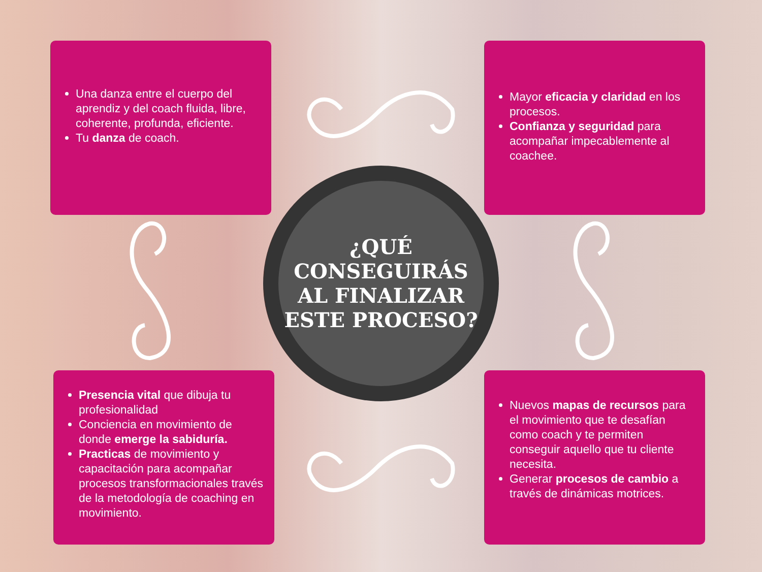Una danza entre el cuerpo del aprendiz y del coach fluida, libre, coherente, profunda, eficiente.
Tu danza de coach.
Mayor eficacia y claridad en los procesos.
Confianza y seguridad para acompañar impecablemente al coachee.
¿QUÉ
CONSEGUIRÁS
AL FINALIZAR
ESTE PROCESO?
Presencia vital que dibuja tu profesionalidad
Conciencia en movimiento de donde emerge la sabiduría.
Practicas de movimiento y capacitación para acompañar procesos transformacionales través de la metodología de coaching en movimiento.
Nuevos mapas de recursos para el movimiento que te desafían como coach y te permiten conseguir aquello que tu cliente necesita.
Generar procesos de cambio a través de dinámicas motrices.